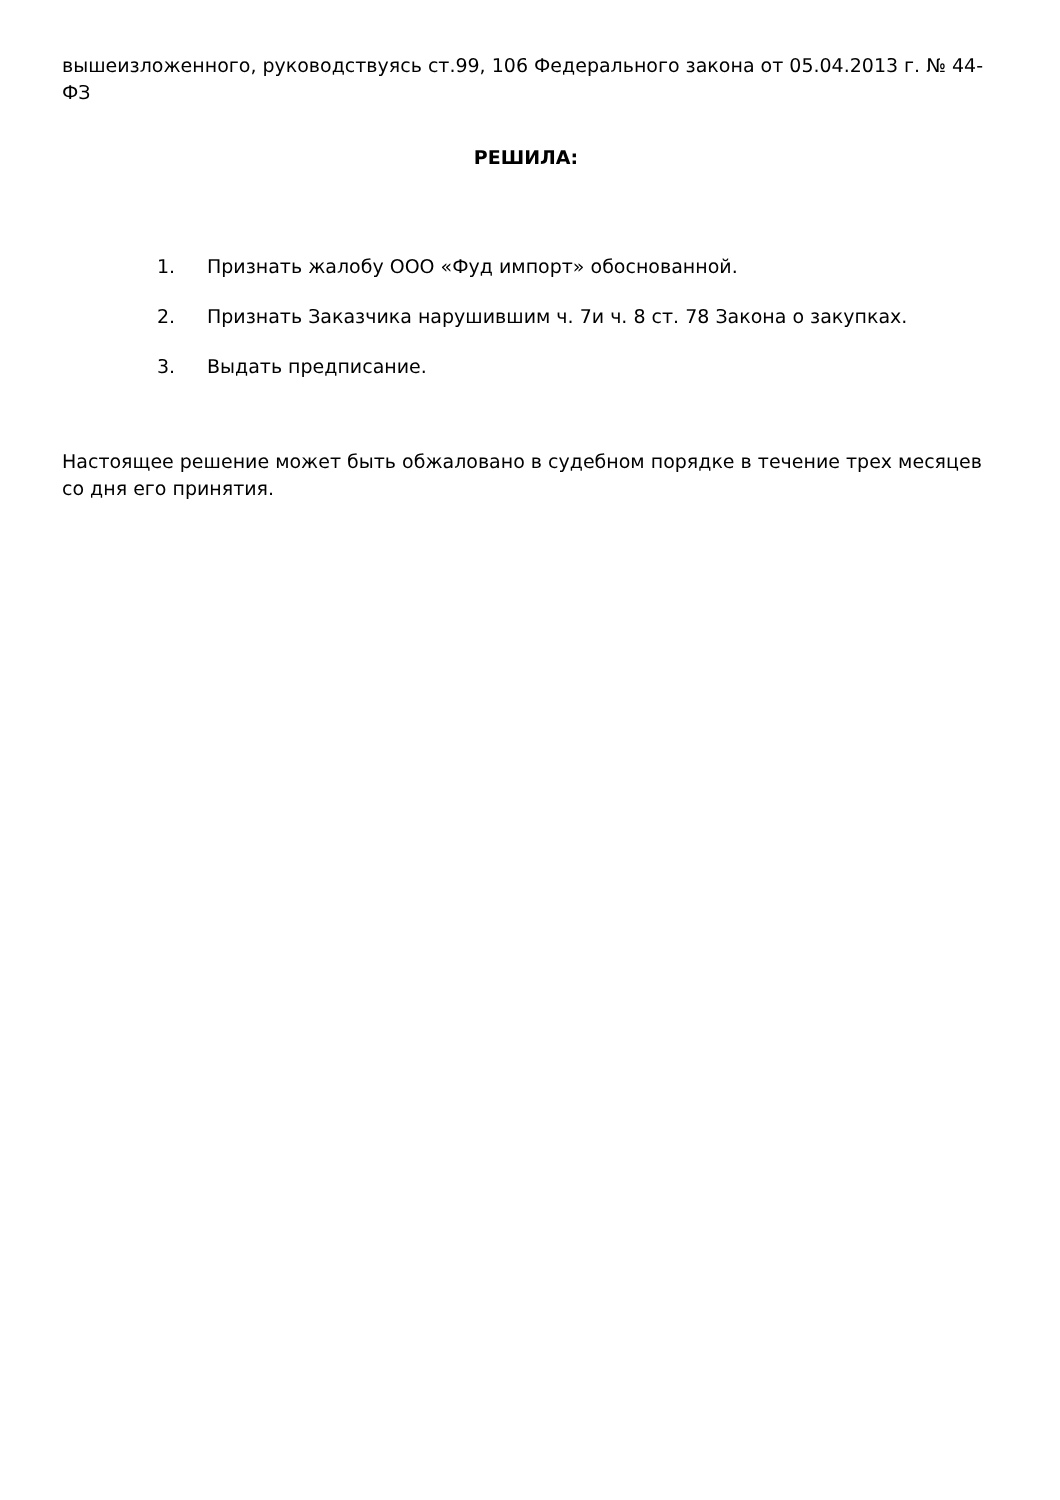вышеизложенного, руководствуясь ст.99, 106 Федерального закона от 05.04.2013 г. № 44-ФЗ
РЕШИЛА:
1. Признать жалобу ООО «Фуд импорт» обоснованной.
2. Признать Заказчика нарушившим ч. 7и ч. 8 ст. 78 Закона о закупках.
3. Выдать предписание.
Настоящее решение может быть обжаловано в судебном порядке в течение трех месяцев со дня его принятия.